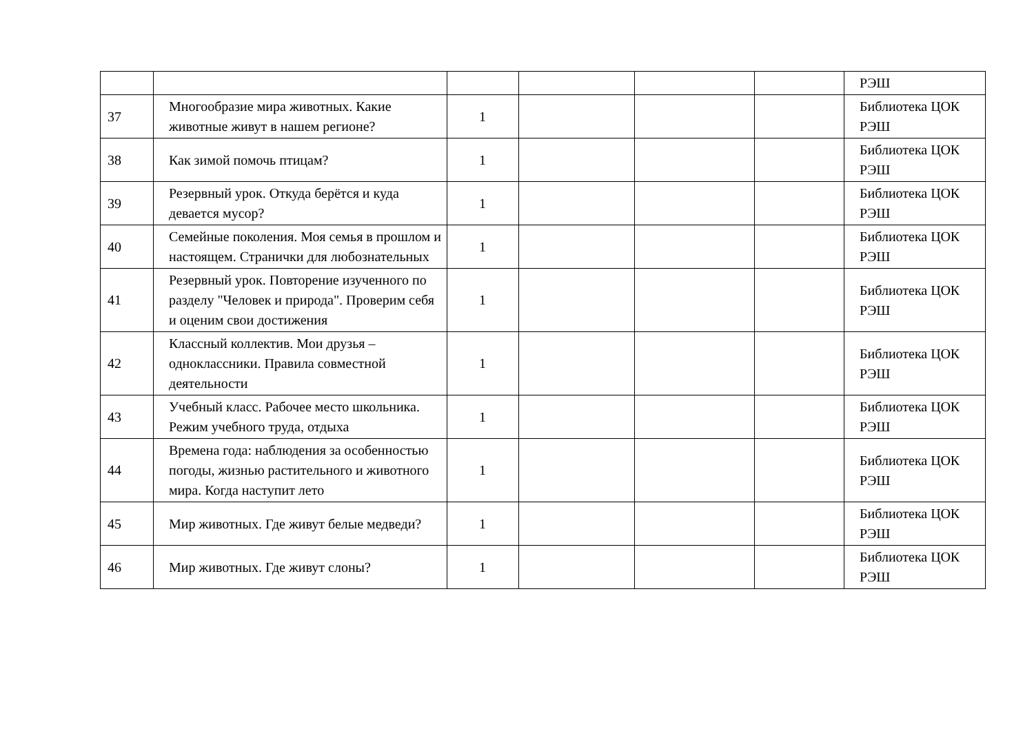| | | | | | | РЭШ |
| 37 | Многообразие мира животных. Какие животные живут в нашем регионе? | 1 | | | | Библиотека ЦОК РЭШ |
| 38 | Как зимой помочь птицам? | 1 | | | | Библиотека ЦОК РЭШ |
| 39 | Резервный урок. Откуда берётся и куда девается мусор? | 1 | | | | Библиотека ЦОК РЭШ |
| 40 | Семейные поколения. Моя семья в прошлом и настоящем. Странички для любознательных | 1 | | | | Библиотека ЦОК РЭШ |
| 41 | Резервный урок. Повторение изученного по разделу "Человек и природа". Проверим себя и оценим свои достижения | 1 | | | | Библиотека ЦОК РЭШ |
| 42 | Классный коллектив. Мои друзья – одноклассники. Правила совместной деятельности | 1 | | | | Библиотека ЦОК РЭШ |
| 43 | Учебный класс. Рабочее место школьника. Режим учебного труда, отдыха | 1 | | | | Библиотека ЦОК РЭШ |
| 44 | Времена года: наблюдения за особенностью погоды, жизнью растительного и животного мира. Когда наступит лето | 1 | | | | Библиотека ЦОК РЭШ |
| 45 | Мир животных. Где живут белые медведи? | 1 | | | | Библиотека ЦОК РЭШ |
| 46 | Мир животных. Где живут слоны? | 1 | | | | Библиотека ЦОК РЭШ |